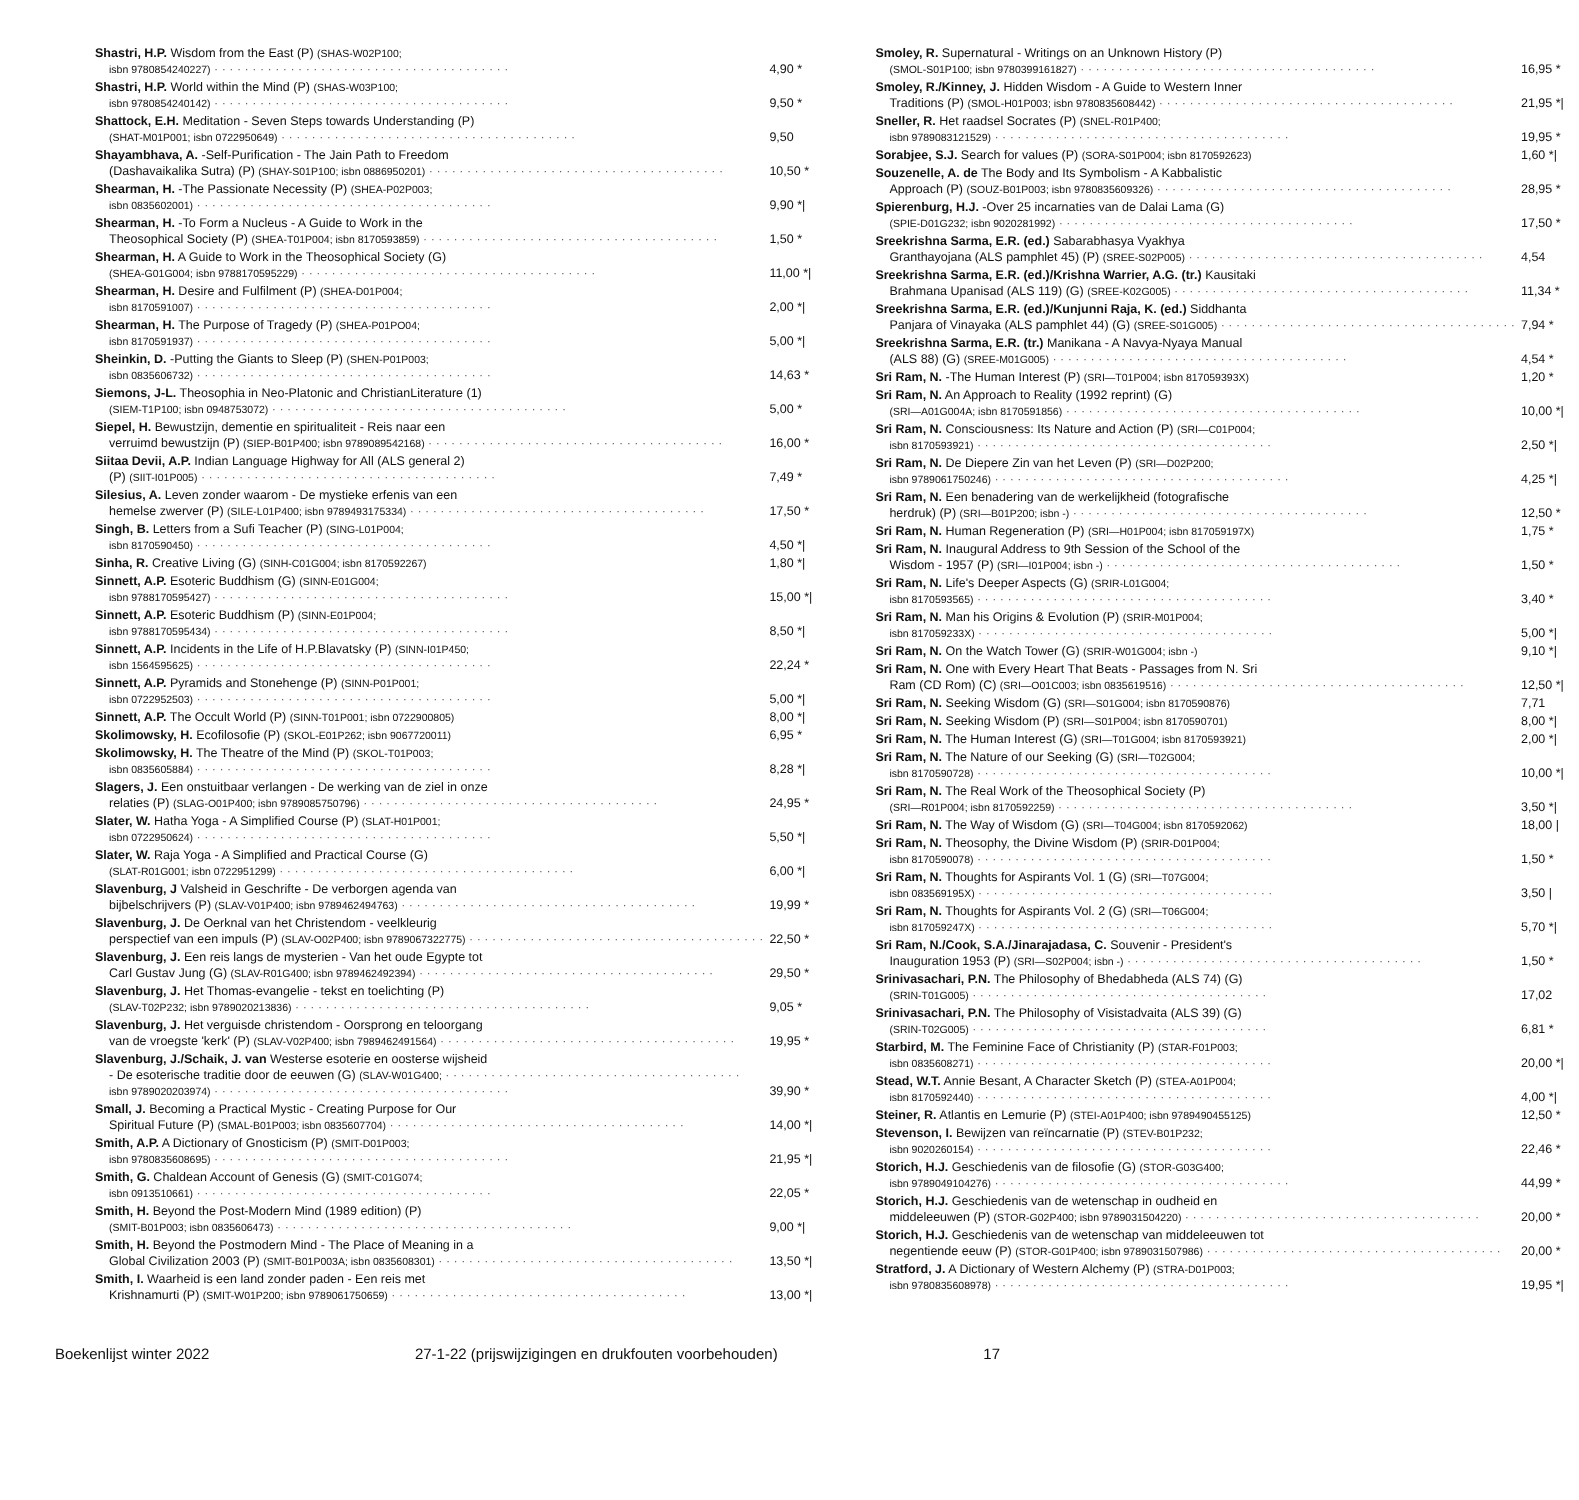Shastri, H.P. Wisdom from the East (P) (SHAS-W02P100;
isbn 9780854240227) 4,90 *
Shastri, H.P. World within the Mind (P) (SHAS-W03P100;
isbn 9780854240142) 9,50 *
Shattock, E.H. Meditation - Seven Steps towards Understanding (P)
(SHAT-M01P001; isbn 0722950649) 9,50
Shayambhava, A. -Self-Purification - The Jain Path to Freedom
(Dashavaikalika Sutra) (P) (SHAY-S01P100; isbn 0886950201) 10,50 *
Shearman, H. -The Passionate Necessity (P) (SHEA-P02P003;
isbn 0835602001) 9,90 *|
Shearman, H. -To Form a Nucleus - A Guide to Work in the
Theosophical Society (P) (SHEA-T01P004; isbn 8170593859) 1,50 *
Shearman, H. A Guide to Work in the Theosophical Society (G)
(SHEA-G01G004; isbn 9788170595229) 11,00 *|
Shearman, H. Desire and Fulfilment (P) (SHEA-D01P004;
isbn 8170591007) 2,00 *|
Shearman, H. The Purpose of Tragedy (P) (SHEA-P01PO04;
isbn 8170591937) 5,00 *|
Sheinkin, D. -Putting the Giants to Sleep (P) (SHEN-P01P003;
isbn 0835606732) 14,63 *
Siemons, J-L. Theosophia in Neo-Platonic and ChristianLiterature (1)
(SIEM-T1P100; isbn 0948753072) 5,00 *
Siepel, H. Bewustzijn, dementie en spiritualiteit - Reis naar een
verruimd bewustzijn (P) (SIEP-B01P400; isbn 9789089542168) 16,00 *
Siitaa Devii, A.P. Indian Language Highway for All (ALS general 2)
(P) (SIIT-I01P005) 7,49 *
Silesius, A. Leven zonder waarom - De mystieke erfenis van een
hemelse zwerver (P) (SILE-L01P400; isbn 9789493175334) 17,50 *
Singh, B. Letters from a Sufi Teacher (P) (SING-L01P004;
isbn 8170590450) 4,50 *|
Sinha, R. Creative Living (G) (SINH-C01G004; isbn 8170592267) 1,80 *|
Sinnett, A.P. Esoteric Buddhism (G) (SINN-E01G004;
isbn 9788170595427) 15,00 *|
Sinnett, A.P. Esoteric Buddhism (P) (SINN-E01P004;
isbn 9788170595434) 8,50 *|
Sinnett, A.P. Incidents in the Life of H.P.Blavatsky (P) (SINN-I01P450;
isbn 1564595625) 22,24 *
Sinnett, A.P. Pyramids and Stonehenge (P) (SINN-P01P001;
isbn 0722952503) 5,00 *|
Sinnett, A.P. The Occult World (P) (SINN-T01P001; isbn 0722900805) 8,00 *|
Skolimowsky, H. Ecofilosofie (P) (SKOL-E01P262; isbn 9067720011) 6,95 *
Skolimowsky, H. The Theatre of the Mind (P) (SKOL-T01P003;
isbn 0835605884) 8,28 *|
Slagers, J. Een onstuitbaar verlangen - De werking van de ziel in onze
relaties (P) (SLAG-O01P400; isbn 9789085750796) 24,95 *
Slater, W. Hatha Yoga - A Simplified Course (P) (SLAT-H01P001;
isbn 0722950624) 5,50 *|
Slater, W. Raja Yoga - A Simplified and Practical Course (G)
(SLAT-R01G001; isbn 0722951299) 6,00 *|
Slavenburg, J Valsheid in Geschrifte - De verborgen agenda van
bijbelschrijvers (P) (SLAV-V01P400; isbn 9789462494763) 19,99 *
Slavenburg, J. De Oerknal van het Christendom - veelkleurig
perspectief van een impuls (P) (SLAV-O02P400; isbn 9789067322775) 22,50 *
Slavenburg, J. Een reis langs de mysterien - Van het oude Egypte tot
Carl Gustav Jung (G) (SLAV-R01G400; isbn 9789462492394) 29,50 *
Slavenburg, J. Het Thomas-evangelie - tekst en toelichting (P)
(SLAV-T02P232; isbn 9789020213836) 9,05 *
Slavenburg, J. Het verguisde christendom - Oorsprong en teloorgang
van de vroegste 'kerk' (P) (SLAV-V02P400; isbn 7989462491564) 19,95 *
Slavenburg, J./Schaik, J. van Westerse esoterie en oosterse wijsheid
- De esoterische traditie door de eeuwen (G) (SLAV-W01G400;
isbn 9789020203974) 39,90 *
Small, J. Becoming a Practical Mystic - Creating Purpose for Our
Spiritual Future (P) (SMAL-B01P003; isbn 0835607704) 14,00 *|
Smith, A.P. A Dictionary of Gnosticism (P) (SMIT-D01P003;
isbn 9780835608695) 21,95 *|
Smith, G. Chaldean Account of Genesis (G) (SMIT-C01G074;
isbn 0913510661) 22,05 *
Smith, H. Beyond the Post-Modern Mind (1989 edition) (P)
(SMIT-B01P003; isbn 0835606473) 9,00 *|
Smith, H. Beyond the Postmodern Mind - The Place of Meaning in a
Global Civilization 2003 (P) (SMIT-B01P003A; isbn 0835608301) 13,50 *|
Smith, I. Waarheid is een land zonder paden - Een reis met
Krishnamurti (P) (SMIT-W01P200; isbn 9789061750659) 13,00 *|
Smoley, R. Supernatural - Writings on an Unknown History (P)
(SMOL-S01P100; isbn 9780399161827) 16,95 *
Smoley, R./Kinney, J. Hidden Wisdom - A Guide to Western Inner
Traditions (P) (SMOL-H01P003; isbn 9780835608442) 21,95 *|
Sneller, R. Het raadsel Socrates (P) (SNEL-R01P400;
isbn 9789083121529) 19,95 *
Sorabjee, S.J. Search for values (P) (SORA-S01P004; isbn 8170592623) 1,60 *|
Souzenelle, A. de The Body and Its Symbolism - A Kabbalistic
Approach (P) (SOUZ-B01P003; isbn 9780835609326) 28,95 *
Spierenburg, H.J. -Over 25 incarnaties van de Dalai Lama (G)
(SPIE-D01G232; isbn 9020281992) 17,50 *
Sreekrishna Sarma, E.R. (ed.) Sabarabhasya Vyakhya
Granthayojana (ALS pamphlet 45) (P) (SREE-S02P005) 4,54
Sreekrishna Sarma, E.R. (ed.)/Krishna Warrier, A.G. (tr.) Kausitaki
Brahmana Upanisad (ALS 119) (G) (SREE-K02G005) 11,34 *
Sreekrishna Sarma, E.R. (ed.)/Kunjunni Raja, K. (ed.) Siddhanta
Panjara of Vinayaka (ALS pamphlet 44) (G) (SREE-S01G005) 7,94 *
Sreekrishna Sarma, E.R. (tr.) Manikana - A Navya-Nyaya Manual
(ALS 88) (G) (SREE-M01G005) 4,54 *
Sri Ram, N. -The Human Interest (P) (SRI—T01P004; isbn 817059393X) 1,20 *
Sri Ram, N. An Approach to Reality (1992 reprint) (G)
(SRI—A01G004A; isbn 8170591856) 10,00 *|
Sri Ram, N. Consciousness: Its Nature and Action (P) (SRI—C01P004;
isbn 8170593921) 2,50 *|
Sri Ram, N. De Diepere Zin van het Leven (P) (SRI—D02P200;
isbn 9789061750246) 4,25 *|
Sri Ram, N. Een benadering van de werkelijkheid (fotografische
herdruk) (P) (SRI—B01P200; isbn -) 12,50 *
Sri Ram, N. Human Regeneration (P) (SRI—H01P004; isbn 817059197X) 1,75 *
Sri Ram, N. Inaugural Address to 9th Session of the School of the
Wisdom - 1957 (P) (SRI—I01P004; isbn -) 1,50 *
Sri Ram, N. Life's Deeper Aspects (G) (SRIR-L01G004;
isbn 8170593565) 3,40 *
Sri Ram, N. Man his Origins & Evolution (P) (SRIR-M01P004;
isbn 817059233X) 5,00 *|
Sri Ram, N. On the Watch Tower (G) (SRIR-W01G004; isbn -) 9,10 *|
Sri Ram, N. One with Every Heart That Beats - Passages from N. Sri
Ram (CD Rom) (C) (SRI—O01C003; isbn 0835619516) 12,50 *|
Sri Ram, N. Seeking Wisdom (G) (SRI—S01G004; isbn 8170590876) 7,71
Sri Ram, N. Seeking Wisdom (P) (SRI—S01P004; isbn 8170590701) 8,00 *|
Sri Ram, N. The Human Interest (G) (SRI—T01G004; isbn 8170593921) 2,00 *|
Sri Ram, N. The Nature of our Seeking (G) (SRI—T02G004;
isbn 8170590728) 10,00 *|
Sri Ram, N. The Real Work of the Theosophical Society (P)
(SRI—R01P004; isbn 8170592259) 3,50 *|
Sri Ram, N. The Way of Wisdom (G) (SRI—T04G004; isbn 8170592062) 18,00 |
Sri Ram, N. Theosophy, the Divine Wisdom (P) (SRIR-D01P004;
isbn 8170590078) 1,50 *
Sri Ram, N. Thoughts for Aspirants Vol. 1 (G) (SRI—T07G004;
isbn 083569195X) 3,50 |
Sri Ram, N. Thoughts for Aspirants Vol. 2 (G) (SRI—T06G004;
isbn 817059247X) 5,70 *|
Sri Ram, N./Cook, S.A./Jinarajadasa, C. Souvenir - President's
Inauguration 1953 (P) (SRI—S02P004; isbn -) 1,50 *
Srinivasachari, P.N. The Philosophy of Bhedabheda (ALS 74) (G)
(SRIN-T01G005) 17,02
Srinivasachari, P.N. The Philosophy of Visistadvaita (ALS 39) (G)
(SRIN-T02G005) 6,81 *
Starbird, M. The Feminine Face of Christianity (P) (STAR-F01P003;
isbn 0835608271) 20,00 *|
Stead, W.T. Annie Besant, A Character Sketch (P) (STEA-A01P004;
isbn 8170592440) 4,00 *|
Steiner, R. Atlantis en Lemurie (P) (STEI-A01P400; isbn 9789490455125) 12,50 *
Stevenson, I. Bewijzen van reïncarnatie (P) (STEV-B01P232;
isbn 9020260154) 22,46 *
Storich, H.J. Geschiedenis van de filosofie (G) (STOR-G03G400;
isbn 9789049104276) 44,99 *
Storich, H.J. Geschiedenis van de wetenschap in oudheid en
middeleeuwen (P) (STOR-G02P400; isbn 9789031504220) 20,00 *
Storich, H.J. Geschiedenis van de wetenschap van middeleeuwen tot
negentiende eeuw (P) (STOR-G01P400; isbn 9789031507986) 20,00 *
Stratford, J. A Dictionary of Western Alchemy (P) (STRA-D01P003;
isbn 9780835608978) 19,95 *|
Boekenlijst winter 2022 27-1-22 (prijswijzigingen en drukfouten voorbehouden) 17